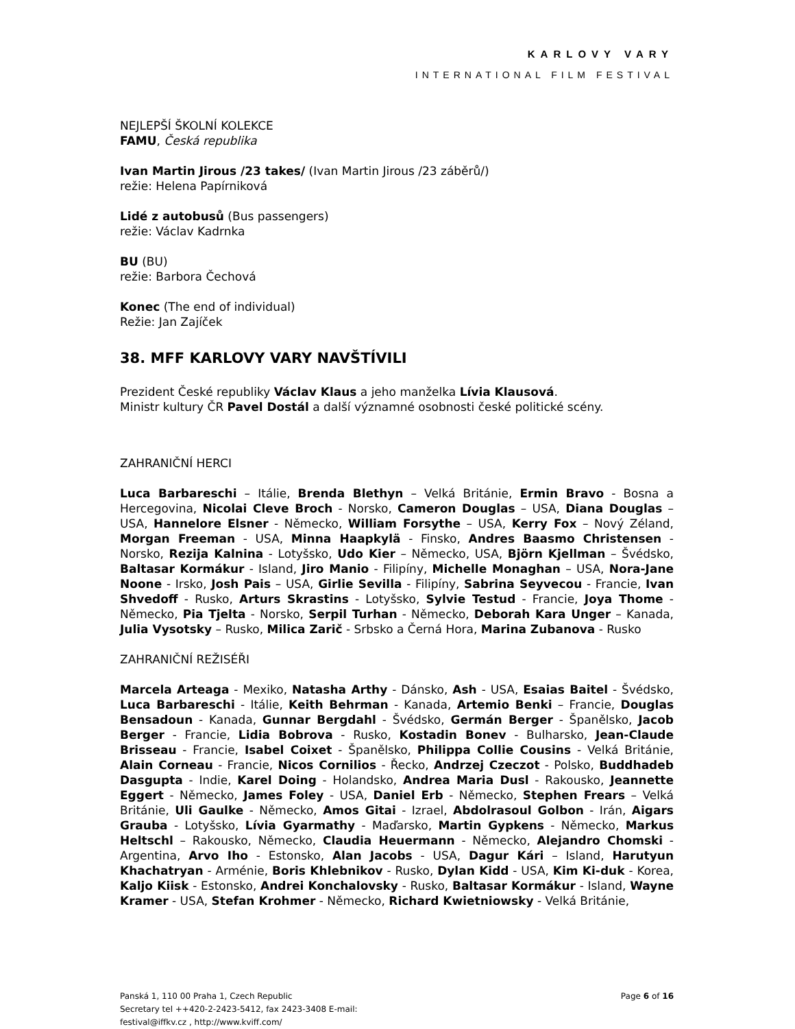KARLOVY VARY
INTERNATIONAL FILM FESTIVAL
NEJLEPŠÍ ŠKOLNÍ KOLEKCE
FAMU, Česká republika
Ivan Martin Jirous /23 takes/ (Ivan Martin Jirous /23 záběrů/)
režie: Helena Papírniková
Lidé z autobusů (Bus passengers)
režie: Václav Kadrnka
BU (BU)
režie: Barbora Čechová
Konec (The end of individual)
Režie: Jan Zajíček
38. MFF KARLOVY VARY NAVŠTÍVILI
Prezident České republiky Václav Klaus a jeho manželka Lívia Klausová.
Ministr kultury ČR Pavel Dostál a další významné osobnosti české politické scény.
ZAHRANIČNÍ HERCI
Luca Barbareschi – Itálie, Brenda Blethyn – Velká Británie, Ermin Bravo - Bosna a Hercegovina, Nicolai Cleve Broch - Norsko, Cameron Douglas – USA, Diana Douglas – USA, Hannelore Elsner - Německo, William Forsythe – USA, Kerry Fox – Nový Zéland, Morgan Freeman - USA, Minna Haapkylä - Finsko, Andres Baasmo Christensen - Norsko, Rezija Kalnina - Lotyšsko, Udo Kier – Německo, USA, Björn Kjellman – Švédsko, Baltasar Kormákur - Island, Jiro Manio - Filipíny, Michelle Monaghan – USA, Nora-Jane Noone - Irsko, Josh Pais – USA, Girlie Sevilla - Filipíny, Sabrina Seyvecou - Francie, Ivan Shvedoff - Rusko, Arturs Skrastins - Lotyšsko, Sylvie Testud - Francie, Joya Thome - Německo, Pia Tjelta - Norsko, Serpil Turhan - Německo, Deborah Kara Unger – Kanada, Julia Vysotsky – Rusko, Milica Zarič - Srbsko a Černá Hora, Marina Zubanova - Rusko
ZAHRANIČNÍ REŽISÉŘI
Marcela Arteaga - Mexiko, Natasha Arthy - Dánsko, Ash - USA, Esaias Baitel - Švédsko, Luca Barbareschi - Itálie, Keith Behrman - Kanada, Artemio Benki – Francie, Douglas Bensadoun - Kanada, Gunnar Bergdahl - Švédsko, Germán Berger - Španělsko, Jacob Berger - Francie, Lidia Bobrova - Rusko, Kostadin Bonev - Bulharsko, Jean-Claude Brisseau - Francie, Isabel Coixet - Španělsko, Philippa Collie Cousins - Velká Británie, Alain Corneau - Francie, Nicos Cornilios - Řecko, Andrzej Czeczot - Polsko, Buddhadeb Dasgupta - Indie, Karel Doing - Holandsko, Andrea Maria Dusl - Rakousko, Jeannette Eggert - Německo, James Foley - USA, Daniel Erb - Německo, Stephen Frears – Velká Británie, Uli Gaulke - Německo, Amos Gitai - Izrael, Abdolrasoul Golbon - Irán, Aigars Grauba - Lotyšsko, Lívia Gyarmathy - Maďarsko, Martin Gypkens - Německo, Markus Heltschl – Rakousko, Německo, Claudia Heuermann - Německo, Alejandro Chomski - Argentina, Arvo Iho - Estonsko, Alan Jacobs - USA, Dagur Kári – Island, Harutyun Khachatryan - Arménie, Boris Khlebnikov - Rusko, Dylan Kidd - USA, Kim Ki-duk - Korea, Kaljo Kiisk - Estonsko, Andrei Konchalovsky - Rusko, Baltasar Kormákur - Island, Wayne Kramer - USA, Stefan Krohmer - Německo, Richard Kwietniowsky - Velká Británie,
Panská 1, 110 00 Praha 1, Czech Republic
Secretary tel ++420-2-2423-5412, fax 2423-3408 E-mail:
festival@iffkv.cz , http://www.kviff.com/
Page 6 of 16